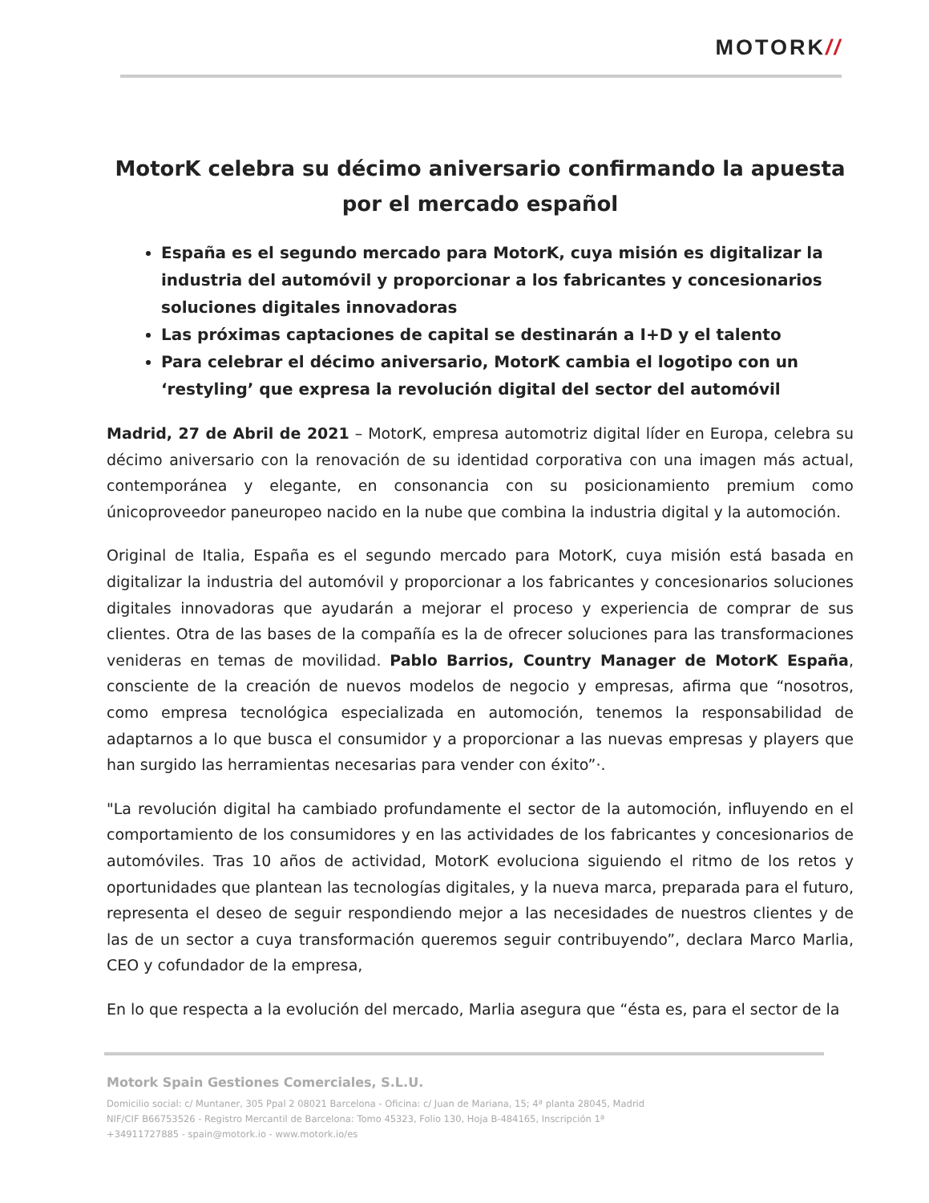MOTORK//
MotorK celebra su décimo aniversario confirmando la apuesta por el mercado español
España es el segundo mercado para MotorK, cuya misión es digitalizar la industria del automóvil y proporcionar a los fabricantes y concesionarios soluciones digitales innovadoras
Las próximas captaciones de capital se destinarán a I+D y el talento
Para celebrar el décimo aniversario, MotorK cambia el logotipo con un ‘restyling’ que expresa la revolución digital del sector del automóvil
Madrid, 27 de Abril de 2021 – MotorK, empresa automotriz digital líder en Europa, celebra su décimo aniversario con la renovación de su identidad corporativa con una imagen más actual, contemporánea y elegante, en consonancia con su posicionamiento premium como únicoproveedor paneuropeo nacido en la nube que combina la industria digital y la automoción.
Original de Italia, España es el segundo mercado para MotorK, cuya misión está basada en digitalizar la industria del automóvil y proporcionar a los fabricantes y concesionarios soluciones digitales innovadoras que ayudarán a mejorar el proceso y experiencia de comprar de sus clientes. Otra de las bases de la compañía es la de ofrecer soluciones para las transformaciones venideras en temas de movilidad. Pablo Barrios, Country Manager de MotorK España, consciente de la creación de nuevos modelos de negocio y empresas, afirma que “nosotros, como empresa tecnológica especializada en automoción, tenemos la responsabilidad de adaptarnos a lo que busca el consumidor y a proporcionar a las nuevas empresas y players que han surgido las herramientas necesarias para vender con éxito”·.
"La revolución digital ha cambiado profundamente el sector de la automoción, influyendo en el comportamiento de los consumidores y en las actividades de los fabricantes y concesionarios de automóviles. Tras 10 años de actividad, MotorK evoluciona siguiendo el ritmo de los retos y oportunidades que plantean las tecnologías digitales, y la nueva marca, preparada para el futuro, representa el deseo de seguir respondiendo mejor a las necesidades de nuestros clientes y de las de un sector a cuya transformación queremos seguir contribuyendo”, declara Marco Marlia, CEO y cofundador de la empresa,
En lo que respecta a la evolución del mercado, Marlia asegura que “ésta es, para el sector de la
Motork Spain Gestiones Comerciales, S.L.U.
Domicilio social: c/ Muntaner, 305 Ppal 2 08021 Barcelona - Oficina: c/ Juan de Mariana, 15; 4ª planta 28045, Madrid
NIF/CIF B66753526 - Registro Mercantil de Barcelona: Tomo 45323, Folio 130, Hoja B-484165, Inscripción 1ª
+34911727885 - spain@motork.io - www.motork.io/es